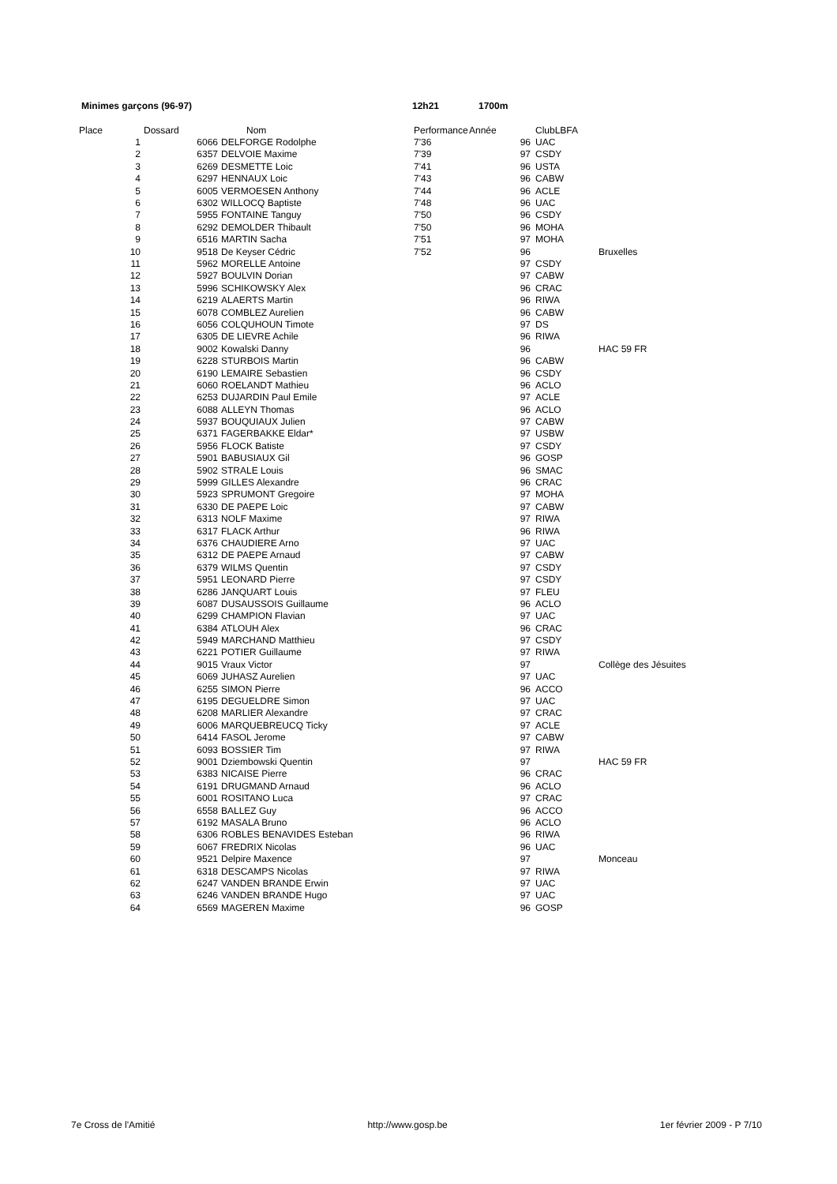Minimes garçons (96-97) 12h21 1700m
| Place | | Dossard | Nom | Performance | Année | ClubLBFA | |
| --- | --- | --- | --- | --- | --- | --- | --- |
| | 1 | 6066 | DELFORGE Rodolphe | 7'36 | 96 | UAC | |
| | 2 | 6357 | DELVOIE Maxime | 7'39 | 97 | CSDY | |
| | 3 | 6269 | DESMETTE Loic | 7'41 | 96 | USTA | |
| | 4 | 6297 | HENNAUX Loic | 7'43 | 96 | CABW | |
| | 5 | 6005 | VERMOESEN Anthony | 7'44 | 96 | ACLE | |
| | 6 | 6302 | WILLOCQ Baptiste | 7'48 | 96 | UAC | |
| | 7 | 5955 | FONTAINE Tanguy | 7'50 | 96 | CSDY | |
| | 8 | 6292 | DEMOLDER Thibault | 7'50 | 96 | MOHA | |
| | 9 | 6516 | MARTIN Sacha | 7'51 | 97 | MOHA | |
| | 10 | 9518 | De Keyser Cédric | 7'52 | 96 | | Bruxelles |
| | 11 | 5962 | MORELLE Antoine | | 97 | CSDY | |
| | 12 | 5927 | BOULVIN Dorian | | 97 | CABW | |
| | 13 | 5996 | SCHIKOWSKY Alex | | 96 | CRAC | |
| | 14 | 6219 | ALAERTS Martin | | 96 | RIWA | |
| | 15 | 6078 | COMBLEZ Aurelien | | 96 | CABW | |
| | 16 | 6056 | COLQUHOUN Timote | | 97 | DS | |
| | 17 | 6305 | DE LIEVRE Achile | | 96 | RIWA | |
| | 18 | 9002 | Kowalski Danny | | 96 | | HAC 59 FR |
| | 19 | 6228 | STURBOIS Martin | | 96 | CABW | |
| | 20 | 6190 | LEMAIRE Sebastien | | 96 | CSDY | |
| | 21 | 6060 | ROELANDT Mathieu | | 96 | ACLO | |
| | 22 | 6253 | DUJARDIN Paul Emile | | 97 | ACLE | |
| | 23 | 6088 | ALLEYN Thomas | | 96 | ACLO | |
| | 24 | 5937 | BOUQUIAUX Julien | | 97 | CABW | |
| | 25 | 6371 | FAGERBAKKE Eldar* | | 97 | USBW | |
| | 26 | 5956 | FLOCK Batiste | | 97 | CSDY | |
| | 27 | 5901 | BABUSIAUX Gil | | 96 | GOSP | |
| | 28 | 5902 | STRALE Louis | | 96 | SMAC | |
| | 29 | 5999 | GILLES Alexandre | | 96 | CRAC | |
| | 30 | 5923 | SPRUMONT Gregoire | | 97 | MOHA | |
| | 31 | 6330 | DE PAEPE Loic | | 97 | CABW | |
| | 32 | 6313 | NOLF Maxime | | 97 | RIWA | |
| | 33 | 6317 | FLACK Arthur | | 96 | RIWA | |
| | 34 | 6376 | CHAUDIERE Arno | | 97 | UAC | |
| | 35 | 6312 | DE PAEPE Arnaud | | 97 | CABW | |
| | 36 | 6379 | WILMS Quentin | | 97 | CSDY | |
| | 37 | 5951 | LEONARD Pierre | | 97 | CSDY | |
| | 38 | 6286 | JANQUART Louis | | 97 | FLEU | |
| | 39 | 6087 | DUSAUSSOIS Guillaume | | 96 | ACLO | |
| | 40 | 6299 | CHAMPION Flavian | | 97 | UAC | |
| | 41 | 6384 | ATLOUH Alex | | 96 | CRAC | |
| | 42 | 5949 | MARCHAND Matthieu | | 97 | CSDY | |
| | 43 | 6221 | POTIER Guillaume | | 97 | RIWA | |
| | 44 | 9015 | Vraux Victor | | 97 | | Collège des Jésuites |
| | 45 | 6069 | JUHASZ Aurelien | | 97 | UAC | |
| | 46 | 6255 | SIMON Pierre | | 96 | ACCO | |
| | 47 | 6195 | DEGUELDRE Simon | | 97 | UAC | |
| | 48 | 6208 | MARLIER Alexandre | | 97 | CRAC | |
| | 49 | 6006 | MARQUEBREUCQ Ticky | | 97 | ACLE | |
| | 50 | 6414 | FASOL Jerome | | 97 | CABW | |
| | 51 | 6093 | BOSSIER Tim | | 97 | RIWA | |
| | 52 | 9001 | Dziembowski Quentin | | 97 | | HAC 59 FR |
| | 53 | 6383 | NICAISE Pierre | | 96 | CRAC | |
| | 54 | 6191 | DRUGMAND Arnaud | | 96 | ACLO | |
| | 55 | 6001 | ROSITANO Luca | | 97 | CRAC | |
| | 56 | 6558 | BALLEZ Guy | | 96 | ACCO | |
| | 57 | 6192 | MASALA Bruno | | 96 | ACLO | |
| | 58 | 6306 | ROBLES BENAVIDES Esteban | | 96 | RIWA | |
| | 59 | 6067 | FREDRIX Nicolas | | 96 | UAC | |
| | 60 | 9521 | Delpire Maxence | | 97 | | Monceau |
| | 61 | 6318 | DESCAMPS Nicolas | | 97 | RIWA | |
| | 62 | 6247 | VANDEN BRANDE Erwin | | 97 | UAC | |
| | 63 | 6246 | VANDEN BRANDE Hugo | | 97 | UAC | |
| | 64 | 6569 | MAGEREN Maxime | | 96 | GOSP | |
7e Cross de l'Amitié http://www.gosp.be 1er février 2009 - P 7/10